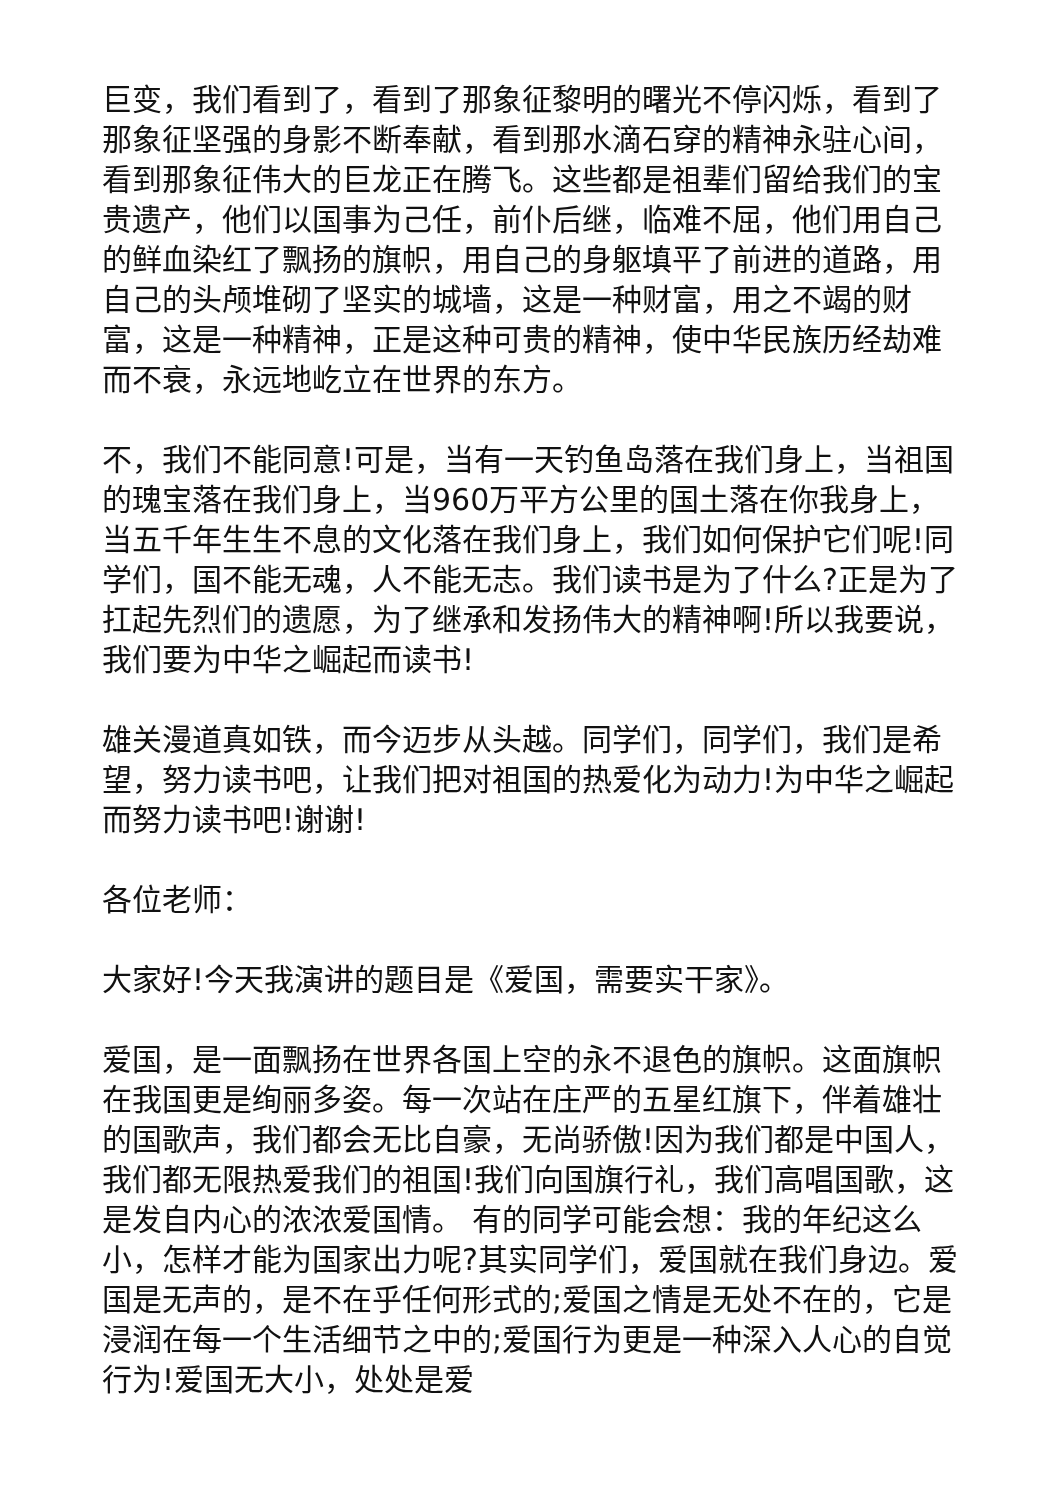巨变，我们看到了，看到了那象征黎明的曙光不停闪烁，看到了那象征坚强的身影不断奉献，看到那水滴石穿的精神永驻心间，看到那象征伟大的巨龙正在腾飞。这些都是祖辈们留给我们的宝贵遗产，他们以国事为己任，前仆后继，临难不屈，他们用自己的鲜血染红了飘扬的旗帜，用自己的身躯填平了前进的道路，用自己的头颅堆砌了坚实的城墙，这是一种财富，用之不竭的财富，这是一种精神，正是这种可贵的精神，使中华民族历经劫难而不衰，永远地屹立在世界的东方。
不，我们不能同意!可是，当有一天钓鱼岛落在我们身上，当祖国的瑰宝落在我们身上，当960万平方公里的国土落在你我身上，当五千年生生不息的文化落在我们身上，我们如何保护它们呢!同学们，国不能无魂，人不能无志。我们读书是为了什么?正是为了扛起先烈们的遗愿，为了继承和发扬伟大的精神啊!所以我要说，我们要为中华之崛起而读书!
雄关漫道真如铁，而今迈步从头越。同学们，同学们，我们是希望，努力读书吧，让我们把对祖国的热爱化为动力!为中华之崛起而努力读书吧!谢谢!
各位老师：
大家好!今天我演讲的题目是《爱国，需要实干家》。
爱国，是一面飘扬在世界各国上空的永不退色的旗帜。这面旗帜在我国更是绚丽多姿。每一次站在庄严的五星红旗下，伴着雄壮的国歌声，我们都会无比自豪，无尚骄傲!因为我们都是中国人，我们都无限热爱我们的祖国!我们向国旗行礼，我们高唱国歌，这是发自内心的浓浓爱国情。 有的同学可能会想：我的年纪这么小，怎样才能为国家出力呢?其实同学们，爱国就在我们身边。爱国是无声的，是不在乎任何形式的;爱国之情是无处不在的，它是浸润在每一个生活细节之中的;爱国行为更是一种深入人心的自觉行为!爱国无大小，处处是爱